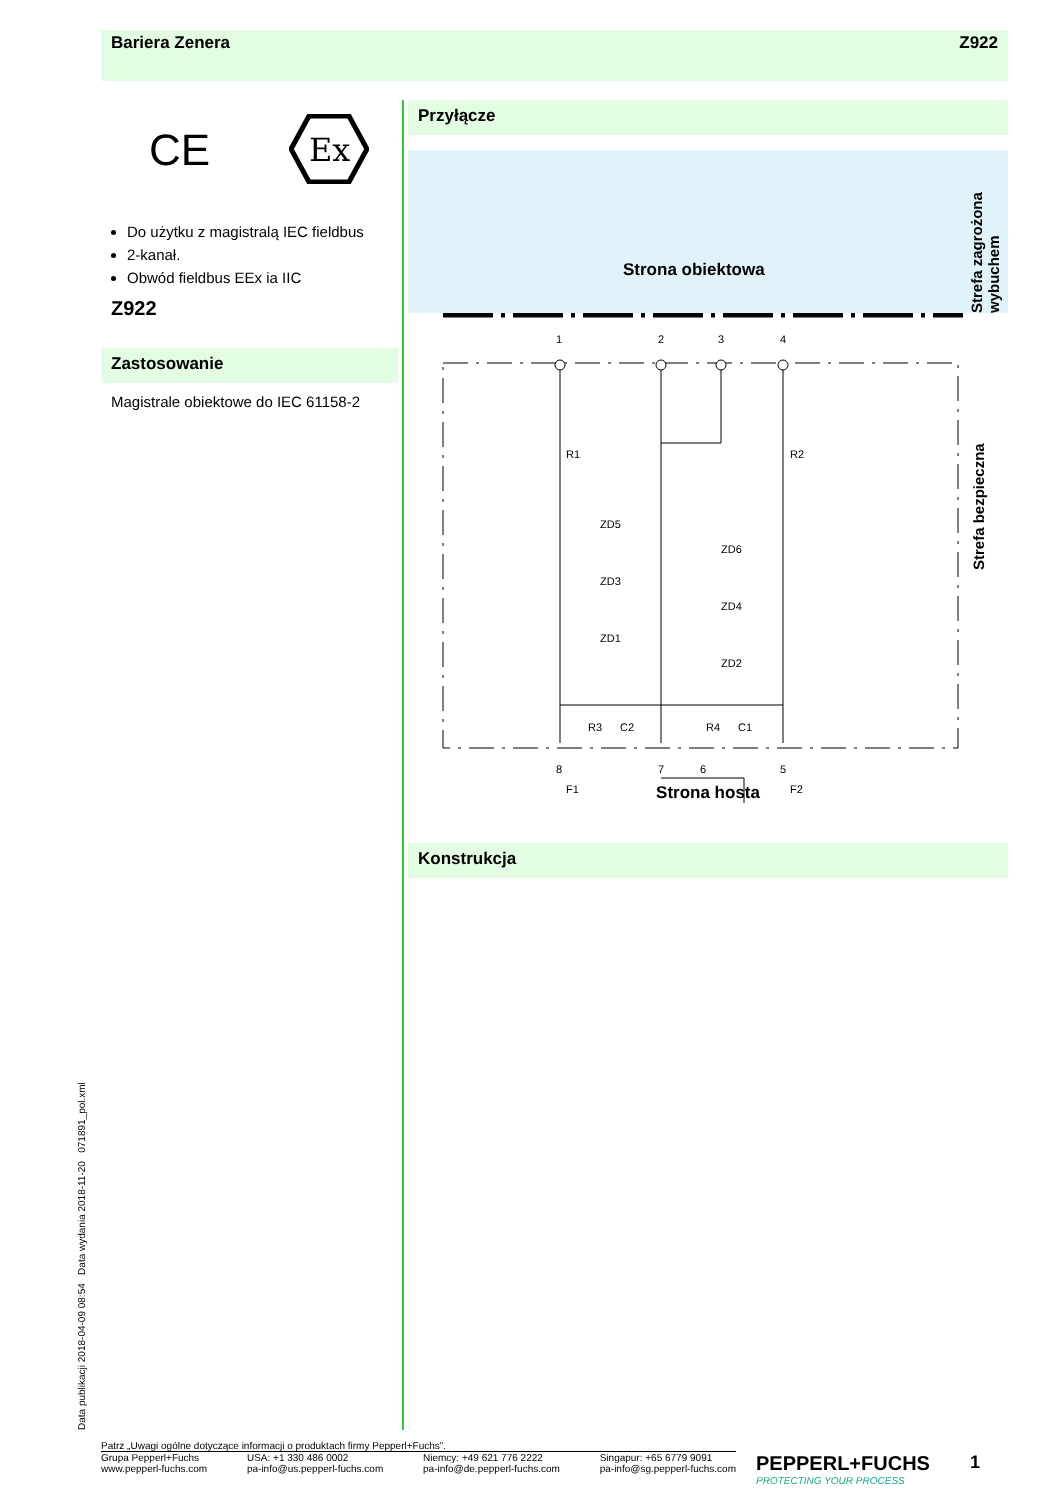Bariera Zenera Z922
CE
Ex
Do użytku z magistralą IEC fieldbus
2-kanał.
Obwód fieldbus EEx ia IIC
Z922
Zastosowanie
Magistrale obiektowe do IEC 61158-2
Przyłącze
Strona obiektowa
Strefa zagrożona wybuchem
1
2
3
4
8
7
6
5
R1
R2
ZD5
ZD6
ZD3
ZD4
ZD1
ZD2
R3
C2
R4
C1
F1
F2
Strona hosta
Konstrukcja
Data publikacji 2018-04-09 08:54 Data wydania 2018-11-20 071891_pol.xml
Strefa bezpieczna
Patrz „Uwagi ogólne dotyczące informacji o produktach firmy Pepperl+Fuchs”.
Grupa Pepperl+Fuchs
www.pepperl-fuchs.com USA: +1 330 486 0002
pa-info@us.pepperl-fuchs.com Niemcy: +49 621 776 2222
pa-info@de.pepperl-fuchs.com Singapur: +65 6779 9091
pa-info@sg.pepperl-fuchs.com
PEPPERL+FUCHS
PROTECTING YOUR PROCESS
1